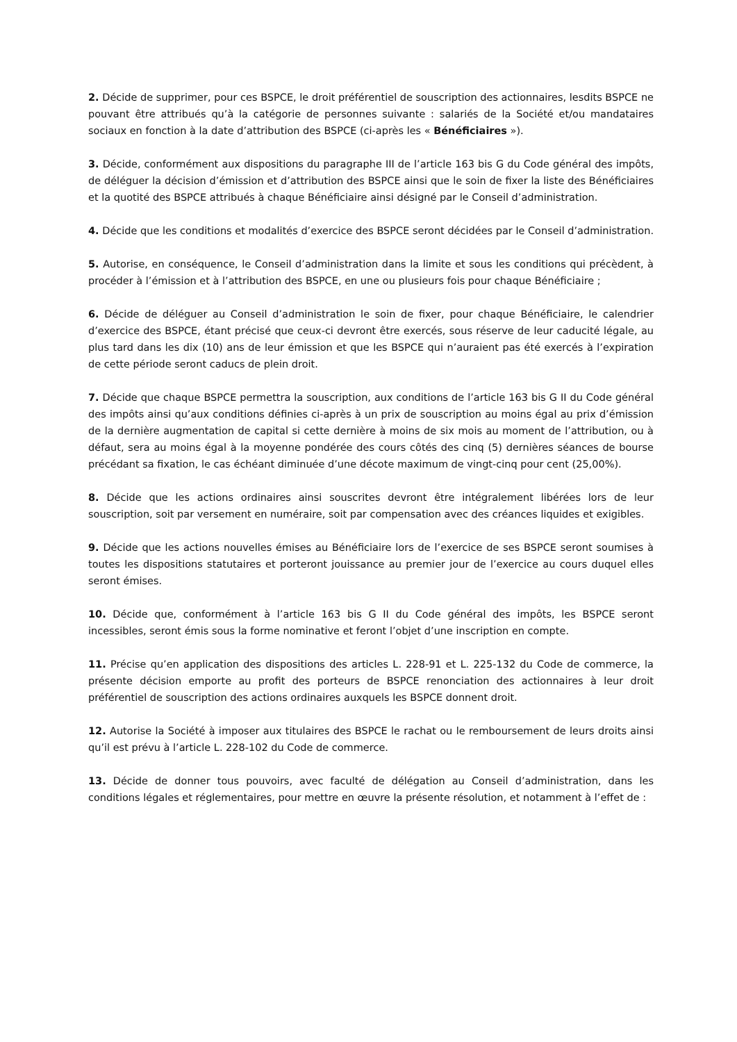2. Décide de supprimer, pour ces BSPCE, le droit préférentiel de souscription des actionnaires, lesdits BSPCE ne pouvant être attribués qu’à la catégorie de personnes suivante : salariés de la Société et/ou mandataires sociaux en fonction à la date d’attribution des BSPCE (ci-après les « Bénéficiaires »).
3. Décide, conformément aux dispositions du paragraphe III de l’article 163 bis G du Code général des impôts, de déléguer la décision d’émission et d’attribution des BSPCE ainsi que le soin de fixer la liste des Bénéficiaires et la quotité des BSPCE attribués à chaque Bénéficiaire ainsi désigné par le Conseil d’administration.
4. Décide que les conditions et modalités d’exercice des BSPCE seront décidées par le Conseil d’administration.
5. Autorise, en conséquence, le Conseil d’administration dans la limite et sous les conditions qui précèdent, à procéder à l’émission et à l’attribution des BSPCE, en une ou plusieurs fois pour chaque Bénéficiaire ;
6. Décide de déléguer au Conseil d’administration le soin de fixer, pour chaque Bénéficiaire, le calendrier d’exercice des BSPCE, étant précisé que ceux-ci devront être exercés, sous réserve de leur caducité légale, au plus tard dans les dix (10) ans de leur émission et que les BSPCE qui n’auraient pas été exercés à l’expiration de cette période seront caducs de plein droit.
7. Décide que chaque BSPCE permettra la souscription, aux conditions de l’article 163 bis G II du Code général des impôts ainsi qu’aux conditions définies ci-après à un prix de souscription au moins égal au prix d’émission de la dernière augmentation de capital si cette dernière à moins de six mois au moment de l’attribution, ou à défaut, sera au moins égal à la moyenne pondérée des cours côtés des cinq (5) dernières séances de bourse précédant sa fixation, le cas échéant diminuée d’une décote maximum de vingt-cinq pour cent (25,00%).
8. Décide que les actions ordinaires ainsi souscrites devront être intégralement libérées lors de leur souscription, soit par versement en numéraire, soit par compensation avec des créances liquides et exigibles.
9. Décide que les actions nouvelles émises au Bénéficiaire lors de l’exercice de ses BSPCE seront soumises à toutes les dispositions statutaires et porteront jouissance au premier jour de l’exercice au cours duquel elles seront émises.
10. Décide que, conformément à l’article 163 bis G II du Code général des impôts, les BSPCE seront incessibles, seront émis sous la forme nominative et feront l’objet d’une inscription en compte.
11. Précise qu’en application des dispositions des articles L. 228-91 et L. 225-132 du Code de commerce, la présente décision emporte au profit des porteurs de BSPCE renonciation des actionnaires à leur droit préférentiel de souscription des actions ordinaires auxquels les BSPCE donnent droit.
12. Autorise la Société à imposer aux titulaires des BSPCE le rachat ou le remboursement de leurs droits ainsi qu’il est prévu à l’article L. 228-102 du Code de commerce.
13. Décide de donner tous pouvoirs, avec faculté de délégation au Conseil d’administration, dans les conditions légales et réglementaires, pour mettre en œuvre la présente résolution, et notamment à l’effet de :